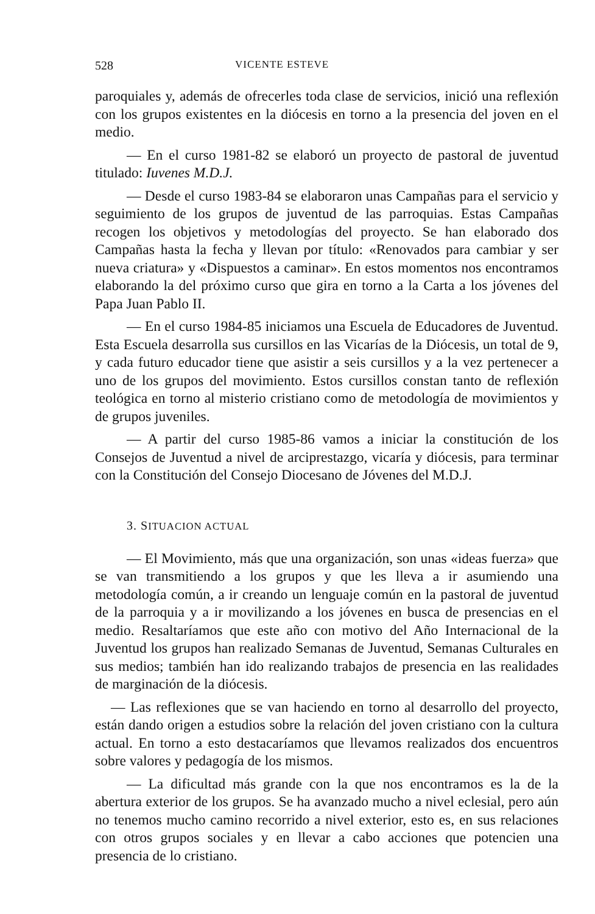528 VICENTE ESTEVE
paroquiales y, además de ofrecerles toda clase de servicios, inició una reflexión con los grupos existentes en la diócesis en torno a la presencia del joven en el medio.
— En el curso 1981-82 se elaboró un proyecto de pastoral de juventud titulado: Iuvenes M.D.J.
— Desde el curso 1983-84 se elaboraron unas Campañas para el servicio y seguimiento de los grupos de juventud de las parroquias. Estas Campañas recogen los objetivos y metodologías del proyecto. Se han elaborado dos Campañas hasta la fecha y llevan por título: «Renovados para cambiar y ser nueva criatura» y «Dispuestos a caminar». En estos momentos nos encontramos elaborando la del próximo curso que gira en torno a la Carta a los jóvenes del Papa Juan Pablo II.
— En el curso 1984-85 iniciamos una Escuela de Educadores de Juventud. Esta Escuela desarrolla sus cursillos en las Vicarías de la Diócesis, un total de 9, y cada futuro educador tiene que asistir a seis cursillos y a la vez pertenecer a uno de los grupos del movimiento. Estos cursillos constan tanto de reflexión teológica en torno al misterio cristiano como de metodología de movimientos y de grupos juveniles.
— A partir del curso 1985-86 vamos a iniciar la constitución de los Consejos de Juventud a nivel de arciprestazgo, vicaría y diócesis, para terminar con la Constitución del Consejo Diocesano de Jóvenes del M.D.J.
3. SITUACION ACTUAL
— El Movimiento, más que una organización, son unas «ideas fuerza» que se van transmitiendo a los grupos y que les lleva a ir asumiendo una metodología común, a ir creando un lenguaje común en la pastoral de juventud de la parroquia y a ir movilizando a los jóvenes en busca de presencias en el medio. Resaltaríamos que este año con motivo del Año Internacional de la Juventud los grupos han realizado Semanas de Juventud, Semanas Culturales en sus medios; también han ido realizando trabajos de presencia en las realidades de marginación de la diócesis.
— Las reflexiones que se van haciendo en torno al desarrollo del proyecto, están dando origen a estudios sobre la relación del joven cristiano con la cultura actual. En torno a esto destacaríamos que llevamos realizados dos encuentros sobre valores y pedagogía de los mismos.
— La dificultad más grande con la que nos encontramos es la de la abertura exterior de los grupos. Se ha avanzado mucho a nivel eclesial, pero aún no tenemos mucho camino recorrido a nivel exterior, esto es, en sus relaciones con otros grupos sociales y en llevar a cabo acciones que potencien una presencia de lo cristiano.